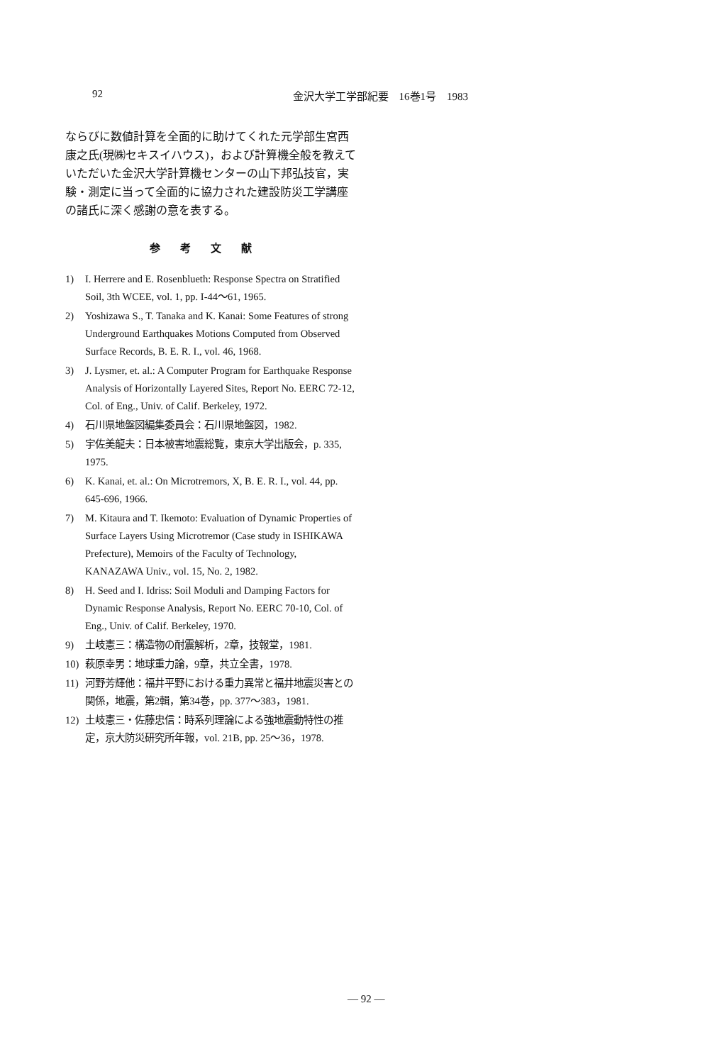92 金沢大学工学部紀要　16巻1号　1983
ならびに数値計算を全面的に助けてくれた元学部生宮西康之氏(現㈱セキスイハウス)，および計算機全般を教えていただいた金沢大学計算機センターの山下邦弘技官，実験・測定に当って全面的に協力された建設防災工学講座の諸氏に深く感謝の意を表する。
参考文献
1) I. Herrere and E. Rosenblueth: Response Spectra on Stratified Soil, 3th WCEE, vol. 1, pp. I-44～61, 1965.
2) Yoshizawa S., T. Tanaka and K. Kanai: Some Features of strong Underground Earthquakes Motions Computed from Observed Surface Records, B. E. R. I., vol. 46, 1968.
3) J. Lysmer, et. al.: A Computer Program for Earthquake Response Analysis of Horizontally Layered Sites, Report No. EERC 72-12, Col. of Eng., Univ. of Calif. Berkeley, 1972.
4) 石川県地盤図編集委員会：石川県地盤図，1982.
5) 宇佐美龍夫：日本被害地震総覧，東京大学出版会，p. 335, 1975.
6) K. Kanai, et. al.: On Microtremors, X, B. E. R. I., vol. 44, pp. 645-696, 1966.
7) M. Kitaura and T. Ikemoto: Evaluation of Dynamic Properties of Surface Layers Using Microtremor (Case study in ISHIKAWA Prefecture), Memoirs of the Faculty of Technology, KANAZAWA Univ., vol. 15, No. 2, 1982.
8) H. Seed and I. Idriss: Soil Moduli and Damping Factors for Dynamic Response Analysis, Report No. EERC 70-10, Col. of Eng., Univ. of Calif. Berkeley, 1970.
9) 土岐憲三：構造物の耐震解析，2章，技報堂，1981.
10) 萩原幸男：地球重力論，9章，共立全書，1978.
11) 河野芳輝他：福井平野における重力異常と福井地震災害との関係，地震，第2輯，第34巻，pp. 377～383，1981.
12) 土岐憲三・佐藤忠信：時系列理論による強地震動特性の推定，京大防災研究所年報，vol. 21B, pp. 25～36，1978.
— 92 —